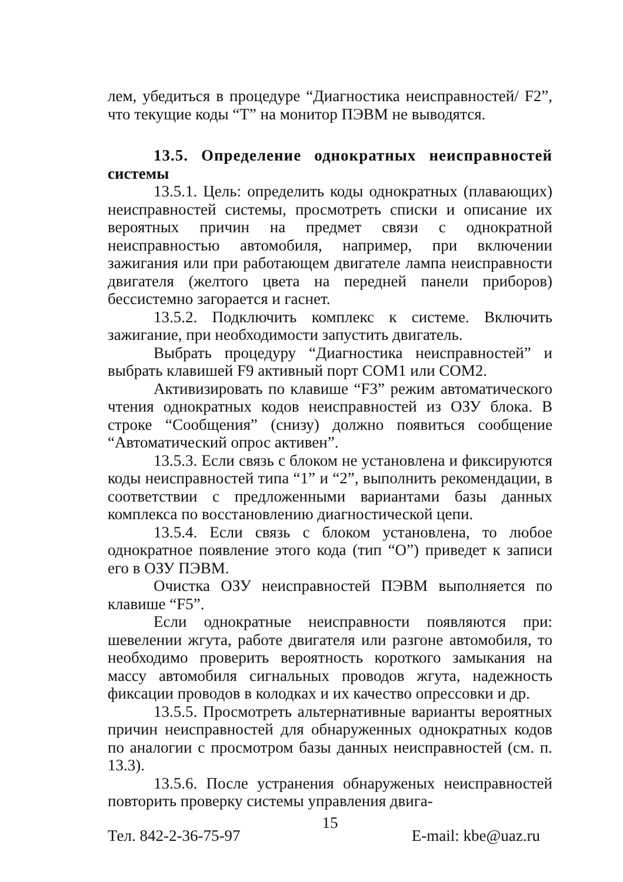лем, убедиться в процедуре “Диагностика неисправностей/ F2”, что текущие коды “Т” на монитор ПЭВМ не выводятся.
13.5. Определение однократных неисправностей системы
13.5.1. Цель: определить коды однократных (плавающих) неисправностей системы, просмотреть списки и описание их вероятных причин на предмет связи с однократной неисправностью автомобиля, например, при включении зажигания или при работающем двигателе лампа неисправности двигателя (желтого цвета на передней панели приборов) бессистемно загорается и гаснет.
13.5.2. Подключить комплекс к системе. Включить зажигание, при необходимости запустить двигатель.
Выбрать процедуру “Диагностика неисправностей” и выбрать клавишей F9 активный порт COM1 или COM2.
Активизировать по клавише “F3” режим автоматического чтения однократных кодов неисправностей из ОЗУ блока. В строке “Сообщения” (снизу) должно появиться сообщение “Автоматический опрос активен”.
13.5.3. Если связь с блоком не установлена и фиксируются коды неисправностей типа “1” и “2”, выполнить рекомендации, в соответствии с предложенными вариантами базы данных комплекса по восстановлению диагностической цепи.
13.5.4. Если связь с блоком установлена, то любое однократное появление этого кода (тип “О”) приведет к записи его в ОЗУ ПЭВМ.
Очистка ОЗУ неисправностей ПЭВМ выполняется по клавише “F5”.
Если однократные неисправности появляются при: шевелении жгута, работе двигателя или разгоне автомобиля, то необходимо проверить вероятность короткого замыкания на массу автомобиля сигнальных проводов жгута, надежность фиксации проводов в колодках и их качество опрессовки и др.
13.5.5. Просмотреть альтернативные варианты вероятных причин неисправностей для обнаруженных однократных кодов по аналогии с просмотром базы данных неисправностей (см. п. 13.3).
13.5.6. После устранения обнаруженых неисправностей повторить проверку системы управления двига-
15
Тел. 842-2-36-75-97 E-mail: kbe@uaz.ru